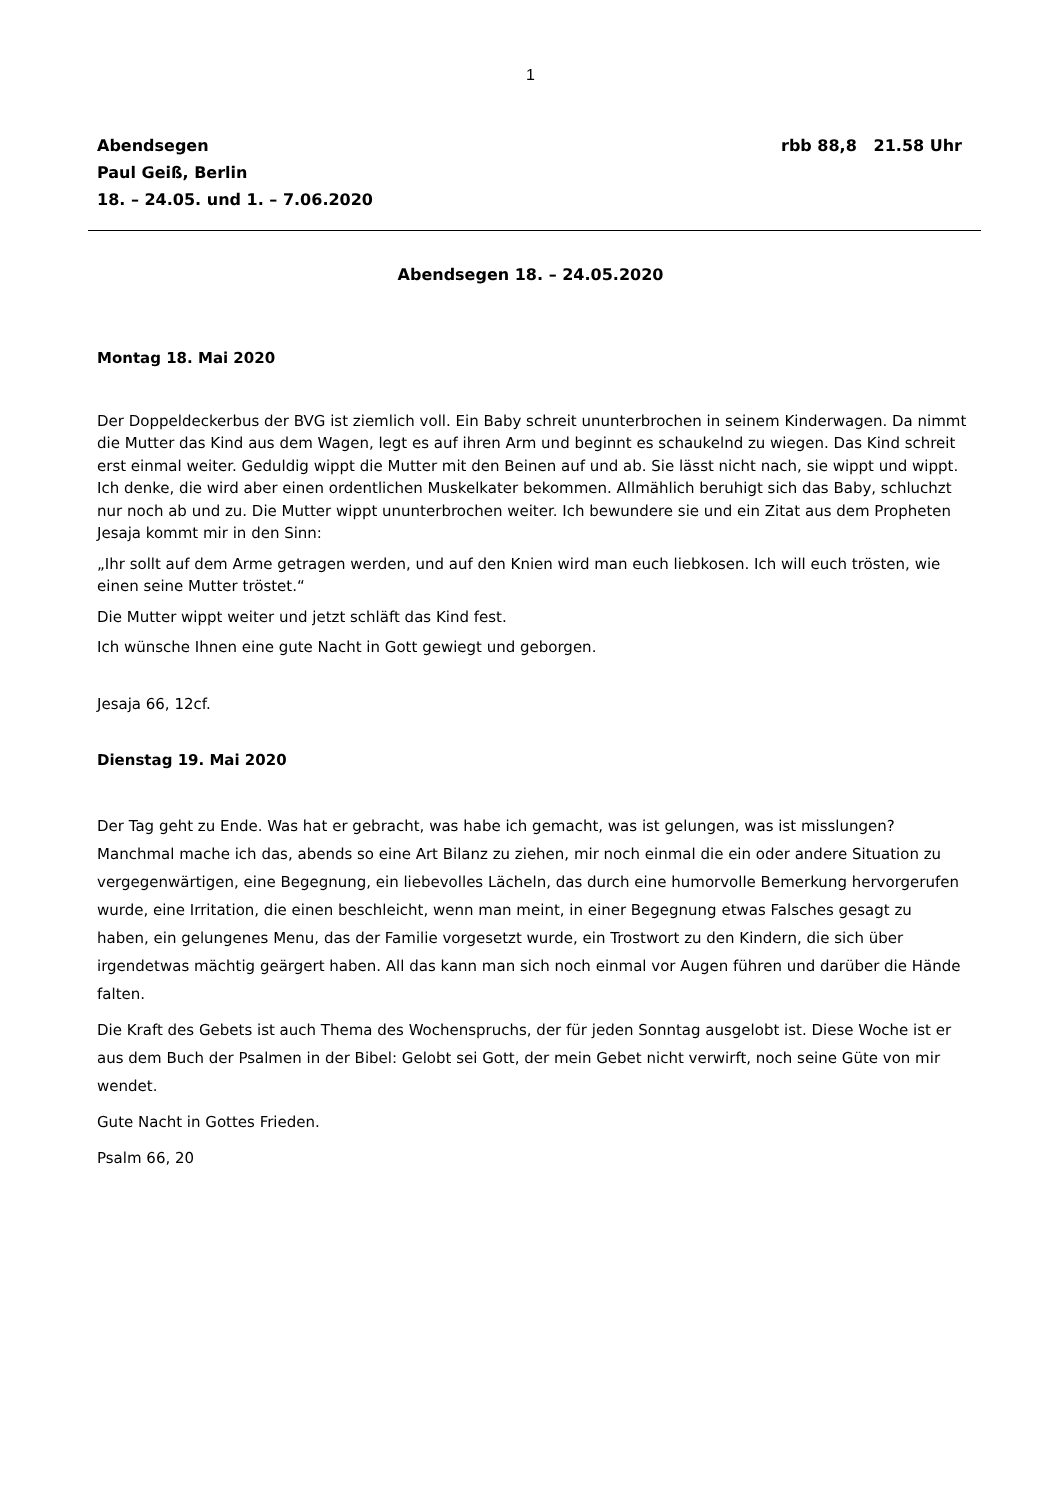1
Abendsegen
Paul Geiß, Berlin
18. – 24.05. und 1. – 7.06.2020
rbb 88,8 21.58 Uhr
Abendsegen 18. – 24.05.2020
Montag 18. Mai 2020
Der Doppeldeckerbus der BVG ist ziemlich voll. Ein Baby schreit ununterbrochen in seinem Kinderwagen. Da nimmt die Mutter das Kind aus dem Wagen, legt es auf ihren Arm und beginnt es schaukelnd zu wiegen. Das Kind schreit erst einmal weiter. Geduldig wippt die Mutter mit den Beinen auf und ab. Sie lässt nicht nach, sie wippt und wippt. Ich denke, die wird aber einen ordentlichen Muskelkater bekommen. Allmählich beruhigt sich das Baby, schluchzt nur noch ab und zu. Die Mutter wippt ununterbrochen weiter. Ich bewundere sie und ein Zitat aus dem Propheten Jesaja kommt mir in den Sinn:
„Ihr sollt auf dem Arme getragen werden, und auf den Knien wird man euch liebkosen. Ich will euch trösten, wie einen seine Mutter tröstet.“
Die Mutter wippt weiter und jetzt schläft das Kind fest.
Ich wünsche Ihnen eine gute Nacht in Gott gewiegt und geborgen.
Jesaja 66, 12cf.
Dienstag 19. Mai 2020
Der Tag geht zu Ende. Was hat er gebracht, was habe ich gemacht, was ist gelungen, was ist misslungen? Manchmal mache ich das, abends so eine Art Bilanz zu ziehen, mir noch einmal die ein oder andere Situation zu vergegenwärtigen, eine Begegnung, ein liebevolles Lächeln, das durch eine humorvolle Bemerkung hervorgerufen wurde, eine Irritation, die einen beschleicht, wenn man meint, in einer Begegnung etwas Falsches gesagt zu haben, ein gelungenes Menu, das der Familie vorgesetzt wurde, ein Trostwort zu den Kindern, die sich über irgendetwas mächtig geärgert haben. All das kann man sich noch einmal vor Augen führen und darüber die Hände falten.
Die Kraft des Gebets ist auch Thema des Wochenspruchs, der für jeden Sonntag ausgelobt ist. Diese Woche ist er aus dem Buch der Psalmen in der Bibel: Gelobt sei Gott, der mein Gebet nicht verwirft, noch seine Güte von mir wendet.
Gute Nacht in Gottes Frieden.
Psalm 66, 20